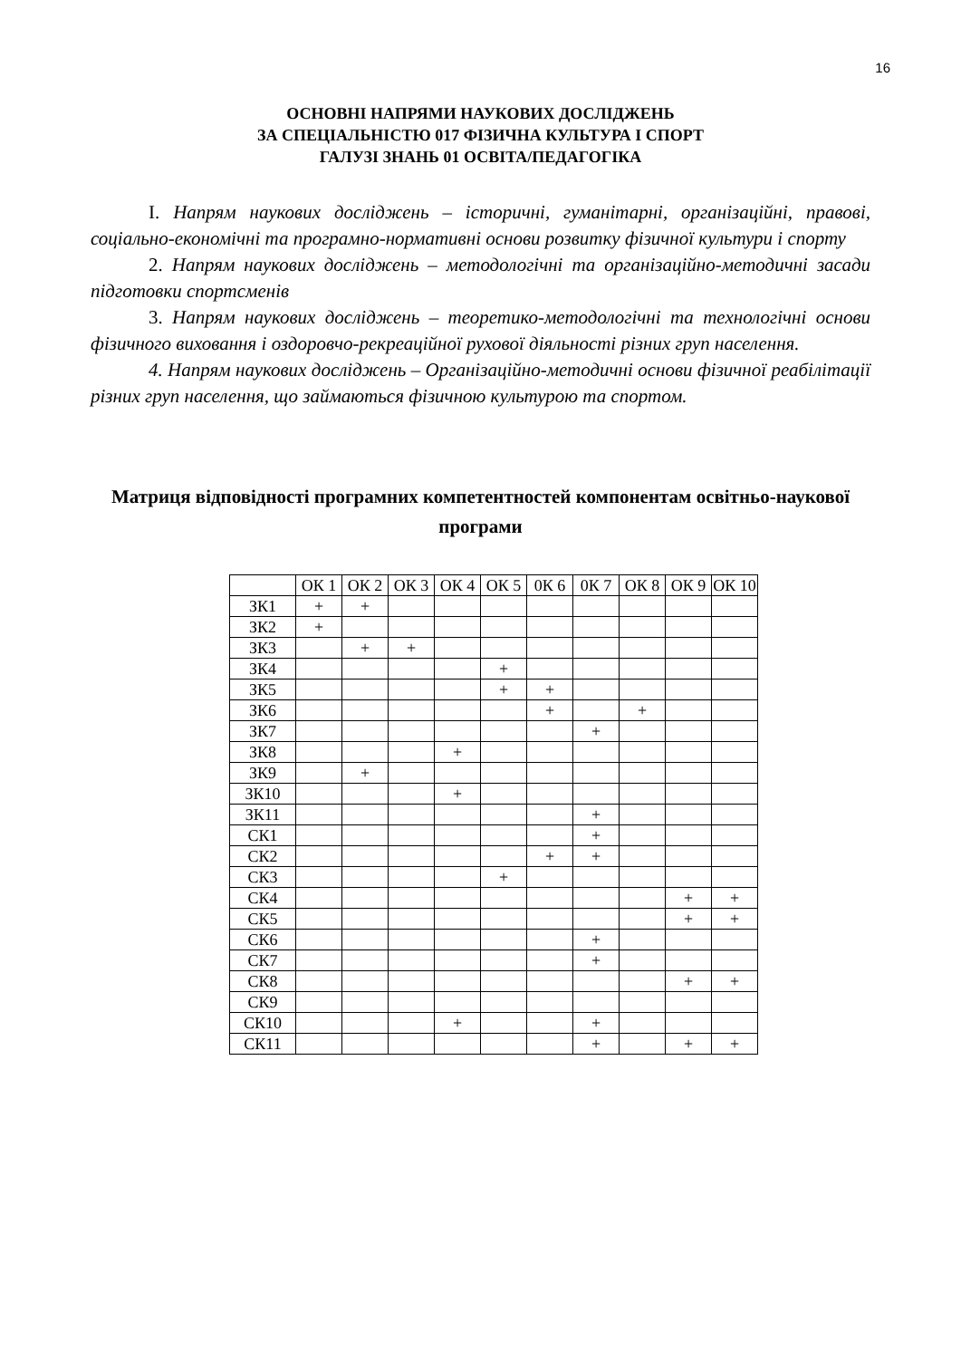16
ОСНОВНІ НАПРЯМИ НАУКОВИХ ДОСЛІДЖЕНЬ
ЗА СПЕЦІАЛЬНІСТЮ 017 ФІЗИЧНА КУЛЬТУРА І СПОРТ
ГАЛУЗІ ЗНАНЬ 01 ОСВІТА/ПЕДАГОГІКА
I. Напрям наукових досліджень – історичні, гуманітарні, організаційні, правові, соціально-економічні та програмно-нормативні основи розвитку фізичної культури і спорту
2. Напрям наукових досліджень – методологічні та організаційно-методичні засади підготовки спортсменів
3. Напрям наукових досліджень – теоретико-методологічні та технологічні основи фізичного виховання і оздоровчо-рекреаційної рухової діяльності різних груп населення.
4. Напрям наукових досліджень – Організаційно-методичні основи фізичної реабілітації різних груп населення, що займаються фізичною культурою та спортом.
Матриця відповідності програмних компетентностей компонентам освітньо-наукової програми
| | ОК 1 | ОК 2 | ОК 3 | ОК 4 | ОК 5 | 0К 6 | 0К 7 | ОК 8 | ОК 9 | ОК 10 |
| ЗК1 | + | + | | | | | | | | |
| ЗК2 | + | | | | | | | | | |
| ЗК3 | | + | + | | | | | | | |
| ЗК4 | | | | | + | | | | | |
| ЗК5 | | | | | + | + | | | | |
| ЗК6 | | | | | | + | | + | | |
| ЗК7 | | | | | | | + | | | |
| ЗК8 | | | | + | | | | | | |
| ЗК9 | | + | | | | | | | | |
| ЗК10 | | | | + | | | | | | |
| ЗК11 | | | | | | | + | | | |
| СК1 | | | | | | | + | | | |
| СК2 | | | | | | + | + | | | |
| СК3 | | | | | + | | | | | |
| СК4 | | | | | | | | | + | + |
| СК5 | | | | | | | | | + | + |
| СК6 | | | | | | | + | | | |
| СК7 | | | | | | | + | | | |
| СК8 | | | | | | | | | + | + |
| СК9 | | | | | | | | | | |
| СК10 | | | | + | | | + | | | |
| СК11 | | | | | | | + | | + | + |